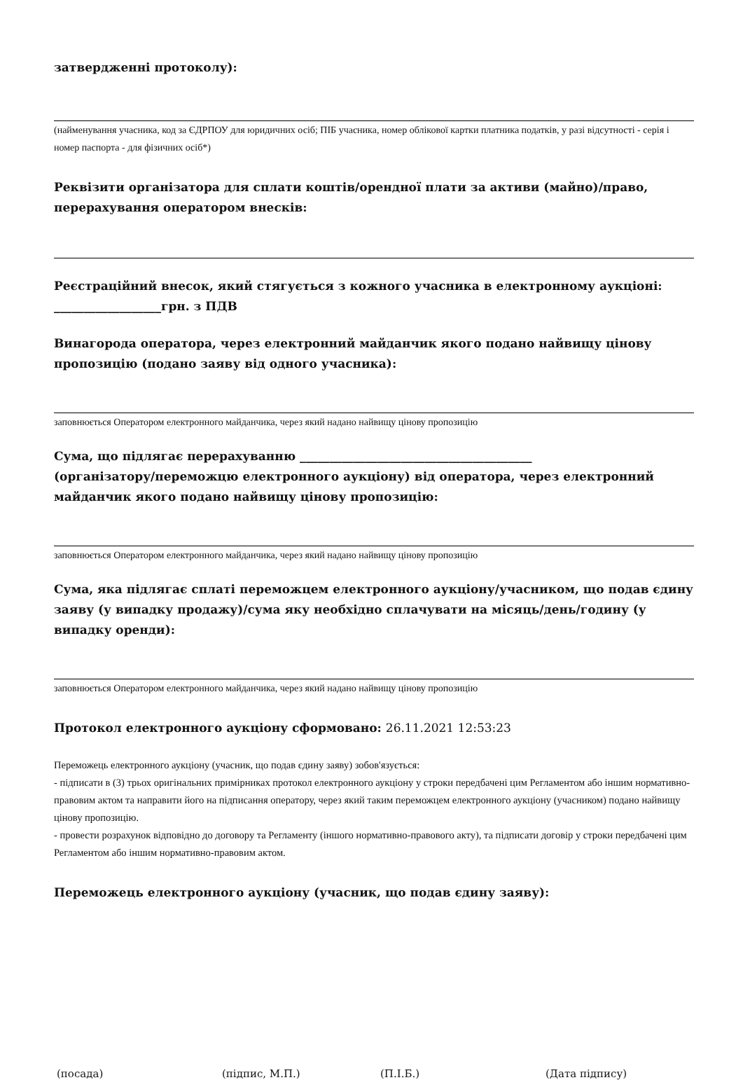затвердженні протоколу):
(найменування учасника, код за ЄДРПОУ для юридичних осіб; ПІБ учасника, номер облікової картки платника податків, у разі відсутності - серія і номер паспорта - для фізичних осіб*)
Реквізити організатора для сплати коштів/орендної плати за активи (майно)/право, перерахування оператором внесків:
Реєстраційний внесок, який стягується з кожного учасника в електронному аукціоні: __________________грн. з ПДВ
Винагорода оператора, через електронний майданчик якого подано найвищу цінову пропозицію (подано заяву від одного учасника):
заповнюється Оператором електронного майданчика, через який надано найвищу цінову пропозицію
Сума, що підлягає перерахуванню _______________________________________
(організатору/переможцю електронного аукціону) від оператора, через електронний майданчик якого подано найвищу цінову пропозицію:
заповнюється Оператором електронного майданчика, через який надано найвищу цінову пропозицію
Сума, яка підлягає сплаті переможцем електронного аукціону/учасником, що подав єдину заяву (у випадку продажу)/сума яку необхідно сплачувати на місяць/день/годину (у випадку оренди):
заповнюється Оператором електронного майданчика, через який надано найвищу цінову пропозицію
Протокол електронного аукціону сформовано: 26.11.2021 12:53:23
Переможець електронного аукціону (учасник, що подав єдину заяву) зобов'язується:
- підписати в (3) трьох оригінальних примірниках протокол електронного аукціону у строки передбачені цим Регламентом або іншим нормативно-правовим актом та направити його на підписання оператору, через який таким переможцем електронного аукціону (учасником) подано найвищу цінову пропозицію.
- провести розрахунок відповідно до договору та Регламенту (іншого нормативно-правового акту), та підписати договір у строки передбачені цим Регламентом або іншим нормативно-правовим актом.
Переможець електронного аукціону (учасник, що подав єдину заяву):
(посада) (підпис, М.П.) (П.І.Б.) (Дата підпису)